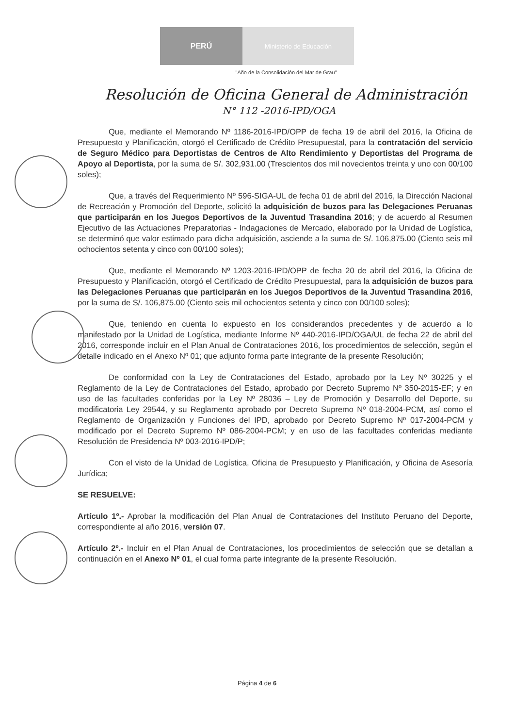PERÚ
Ministerio de Educación
"Año de la Consolidación del Mar de Grau"
Resolución de Oficina General de Administración
N° 112 -2016-IPD/OGA
Que, mediante el Memorando Nº 1186-2016-IPD/OPP de fecha 19 de abril del 2016, la Oficina de Presupuesto y Planificación, otorgó el Certificado de Crédito Presupuestal, para la contratación del servicio de Seguro Médico para Deportistas de Centros de Alto Rendimiento y Deportistas del Programa de Apoyo al Deportista, por la suma de S/. 302,931.00 (Trescientos dos mil novecientos treinta y uno con 00/100 soles);
Que, a través del Requerimiento Nº 596-SIGA-UL de fecha 01 de abril del 2016, la Dirección Nacional de Recreación y Promoción del Deporte, solicitó la adquisición de buzos para las Delegaciones Peruanas que participarán en los Juegos Deportivos de la Juventud Trasandina 2016; y de acuerdo al Resumen Ejecutivo de las Actuaciones Preparatorias - Indagaciones de Mercado, elaborado por la Unidad de Logística, se determinó que valor estimado para dicha adquisición, asciende a la suma de S/. 106,875.00 (Ciento seis mil ochocientos setenta y cinco con 00/100 soles);
Que, mediante el Memorando Nº 1203-2016-IPD/OPP de fecha 20 de abril del 2016, la Oficina de Presupuesto y Planificación, otorgó el Certificado de Crédito Presupuestal, para la adquisición de buzos para las Delegaciones Peruanas que participarán en los Juegos Deportivos de la Juventud Trasandina 2016, por la suma de S/. 106,875.00 (Ciento seis mil ochocientos setenta y cinco con 00/100 soles);
Que, teniendo en cuenta lo expuesto en los considerandos precedentes y de acuerdo a lo manifestado por la Unidad de Logística, mediante Informe Nº 440-2016-IPD/OGA/UL de fecha 22 de abril del 2016, corresponde incluir en el Plan Anual de Contrataciones 2016, los procedimientos de selección, según el detalle indicado en el Anexo Nº 01; que adjunto forma parte integrante de la presente Resolución;
De conformidad con la Ley de Contrataciones del Estado, aprobado por la Ley Nº 30225 y el Reglamento de la Ley de Contrataciones del Estado, aprobado por Decreto Supremo Nº 350-2015-EF; y en uso de las facultades conferidas por la Ley Nº 28036 – Ley de Promoción y Desarrollo del Deporte, su modificatoria Ley 29544, y su Reglamento aprobado por Decreto Supremo Nº 018-2004-PCM, así como el Reglamento de Organización y Funciones del IPD, aprobado por Decreto Supremo Nº 017-2004-PCM y modificado por el Decreto Supremo Nº 086-2004-PCM; y en uso de las facultades conferidas mediante Resolución de Presidencia Nº 003-2016-IPD/P;
Con el visto de la Unidad de Logística, Oficina de Presupuesto y Planificación, y Oficina de Asesoría Jurídica;
SE RESUELVE:
Artículo 1º.- Aprobar la modificación del Plan Anual de Contrataciones del Instituto Peruano del Deporte, correspondiente al año 2016, versión 07.
Artículo 2º.- Incluir en el Plan Anual de Contrataciones, los procedimientos de selección que se detallan a continuación en el Anexo Nº 01, el cual forma parte integrante de la presente Resolución.
Página 4 de 6